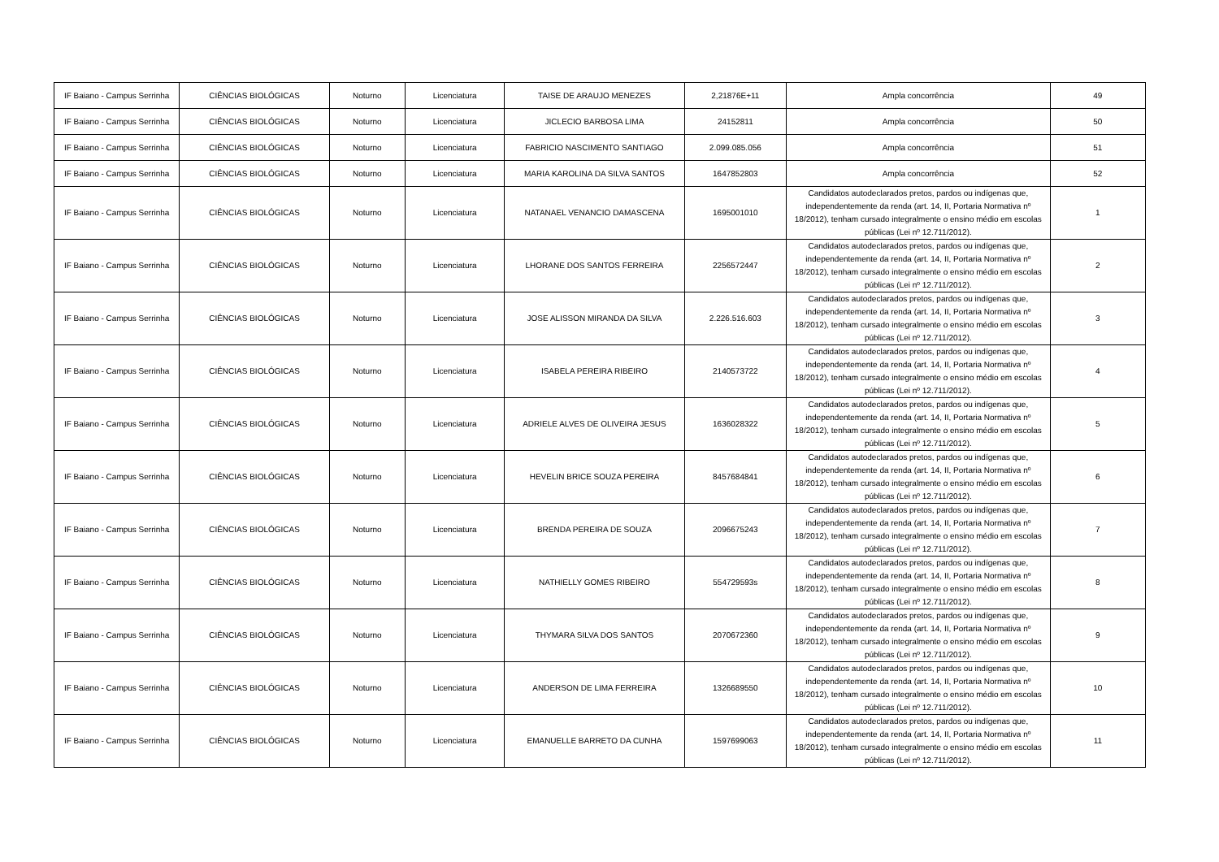| IF Baiano - Campus Serrinha | CIÊNCIAS BIOLÓGICAS | Noturno | Licenciatura | TAISE DE ARAUJO MENEZES | 2,21876E+11 | Ampla concorrência | 49 |
| IF Baiano - Campus Serrinha | CIÊNCIAS BIOLÓGICAS | Noturno | Licenciatura | JICLECIO BARBOSA LIMA | 24152811 | Ampla concorrência | 50 |
| IF Baiano - Campus Serrinha | CIÊNCIAS BIOLÓGICAS | Noturno | Licenciatura | FABRICIO NASCIMENTO SANTIAGO | 2.099.085.056 | Ampla concorrência | 51 |
| IF Baiano - Campus Serrinha | CIÊNCIAS BIOLÓGICAS | Noturno | Licenciatura | MARIA KAROLINA DA SILVA SANTOS | 1647852803 | Ampla concorrência | 52 |
| IF Baiano - Campus Serrinha | CIÊNCIAS BIOLÓGICAS | Noturno | Licenciatura | NATANAEL VENANCIO DAMASCENA | 1695001010 | Candidatos autodeclarados pretos, pardos ou indígenas que, independentemente da renda (art. 14, II, Portaria Normativa nº 18/2012), tenham cursado integralmente o ensino médio em escolas públicas (Lei nº 12.711/2012). | 1 |
| IF Baiano - Campus Serrinha | CIÊNCIAS BIOLÓGICAS | Noturno | Licenciatura | LHORANE DOS SANTOS FERREIRA | 2256572447 | Candidatos autodeclarados pretos, pardos ou indígenas que, independentemente da renda (art. 14, II, Portaria Normativa nº 18/2012), tenham cursado integralmente o ensino médio em escolas públicas (Lei nº 12.711/2012). | 2 |
| IF Baiano - Campus Serrinha | CIÊNCIAS BIOLÓGICAS | Noturno | Licenciatura | JOSE ALISSON MIRANDA DA SILVA | 2.226.516.603 | Candidatos autodeclarados pretos, pardos ou indígenas que, independentemente da renda (art. 14, II, Portaria Normativa nº 18/2012), tenham cursado integralmente o ensino médio em escolas públicas (Lei nº 12.711/2012). | 3 |
| IF Baiano - Campus Serrinha | CIÊNCIAS BIOLÓGICAS | Noturno | Licenciatura | ISABELA PEREIRA RIBEIRO | 2140573722 | Candidatos autodeclarados pretos, pardos ou indígenas que, independentemente da renda (art. 14, II, Portaria Normativa nº 18/2012), tenham cursado integralmente o ensino médio em escolas públicas (Lei nº 12.711/2012). | 4 |
| IF Baiano - Campus Serrinha | CIÊNCIAS BIOLÓGICAS | Noturno | Licenciatura | ADRIELE ALVES DE OLIVEIRA JESUS | 1636028322 | Candidatos autodeclarados pretos, pardos ou indígenas que, independentemente da renda (art. 14, II, Portaria Normativa nº 18/2012), tenham cursado integralmente o ensino médio em escolas públicas (Lei nº 12.711/2012). | 5 |
| IF Baiano - Campus Serrinha | CIÊNCIAS BIOLÓGICAS | Noturno | Licenciatura | HEVELIN BRICE SOUZA PEREIRA | 8457684841 | Candidatos autodeclarados pretos, pardos ou indígenas que, independentemente da renda (art. 14, II, Portaria Normativa nº 18/2012), tenham cursado integralmente o ensino médio em escolas públicas (Lei nº 12.711/2012). | 6 |
| IF Baiano - Campus Serrinha | CIÊNCIAS BIOLÓGICAS | Noturno | Licenciatura | BRENDA PEREIRA DE SOUZA | 2096675243 | Candidatos autodeclarados pretos, pardos ou indígenas que, independentemente da renda (art. 14, II, Portaria Normativa nº 18/2012), tenham cursado integralmente o ensino médio em escolas públicas (Lei nº 12.711/2012). | 7 |
| IF Baiano - Campus Serrinha | CIÊNCIAS BIOLÓGICAS | Noturno | Licenciatura | NATHIELLY GOMES RIBEIRO | 554729593s | Candidatos autodeclarados pretos, pardos ou indígenas que, independentemente da renda (art. 14, II, Portaria Normativa nº 18/2012), tenham cursado integralmente o ensino médio em escolas públicas (Lei nº 12.711/2012). | 8 |
| IF Baiano - Campus Serrinha | CIÊNCIAS BIOLÓGICAS | Noturno | Licenciatura | THYMARA SILVA DOS SANTOS | 2070672360 | Candidatos autodeclarados pretos, pardos ou indígenas que, independentemente da renda (art. 14, II, Portaria Normativa nº 18/2012), tenham cursado integralmente o ensino médio em escolas públicas (Lei nº 12.711/2012). | 9 |
| IF Baiano - Campus Serrinha | CIÊNCIAS BIOLÓGICAS | Noturno | Licenciatura | ANDERSON DE LIMA FERREIRA | 1326689550 | Candidatos autodeclarados pretos, pardos ou indígenas que, independentemente da renda (art. 14, II, Portaria Normativa nº 18/2012), tenham cursado integralmente o ensino médio em escolas públicas (Lei nº 12.711/2012). | 10 |
| IF Baiano - Campus Serrinha | CIÊNCIAS BIOLÓGICAS | Noturno | Licenciatura | EMANUELLE BARRETO DA CUNHA | 1597699063 | Candidatos autodeclarados pretos, pardos ou indígenas que, independentemente da renda (art. 14, II, Portaria Normativa nº 18/2012), tenham cursado integralmente o ensino médio em escolas públicas (Lei nº 12.711/2012). | 11 |